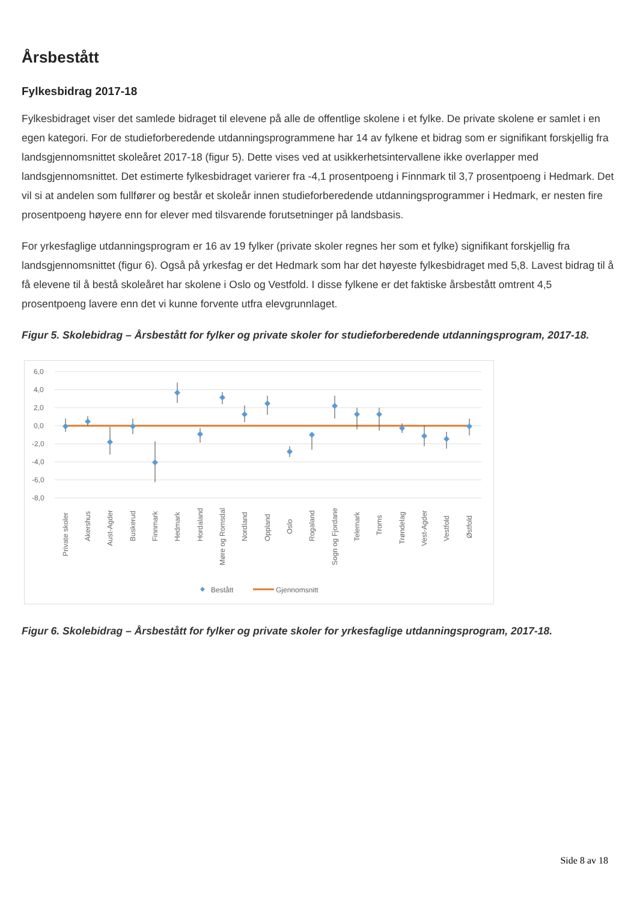Årsbestått
Fylkesbidrag 2017-18
Fylkesbidraget viser det samlede bidraget til elevene på alle de offentlige skolene i et fylke. De private skolene er samlet i en egen kategori. For de studieforberedende utdanningsprogrammene har 14 av fylkene et bidrag som er signifikant forskjellig fra landsgjennomsnittet skoleåret 2017-18 (figur 5). Dette vises ved at usikkerhetsintervallene ikke overlapper med landsgjennomsnittet. Det estimerte fylkesbidraget varierer fra -4,1 prosentpoeng i Finnmark til 3,7 prosentpoeng i Hedmark. Det vil si at andelen som fullfører og består et skoleår innen studieforberedende utdanningsprogrammer i Hedmark, er nesten fire prosentpoeng høyere enn for elever med tilsvarende forutsetninger på landsbasis.
For yrkesfaglige utdanningsprogram er 16 av 19 fylker (private skoler regnes her som et fylke) signifikant forskjellig fra landsgjennomsnittet (figur 6). Også på yrkesfag er det Hedmark som har det høyeste fylkesbidraget med 5,8. Lavest bidrag til å få elevene til å bestå skoleåret har skolene i Oslo og Vestfold. I disse fylkene er det faktiske årsbestått omtrent 4,5 prosentpoeng lavere enn det vi kunne forvente utfra elevgrunnlaget.
Figur 5. Skolebidrag – Årsbestått for fylker og private skoler for studieforberedende utdanningsprogram, 2017-18.
6,0
4,0
2,0
0,0
-2,0
-4,0
-6,0
-8,0
Private skoler
Akershus
Aust-Agder
Buskerud
Finnmark
Hedmark
Hordaland
Møre og Romsdal
Nordland
Oppland
Oslo
Rogaland
Sogn og Fjordane
Telemark
Troms
Trøndelag
Vest-Agder
Vestfold
Østfold
Bestått
Gjennomsnitt
Figur 6. Skolebidrag – Årsbestått for fylker og private skoler for yrkesfaglige utdanningsprogram, 2017-18.
Side 8 av 18